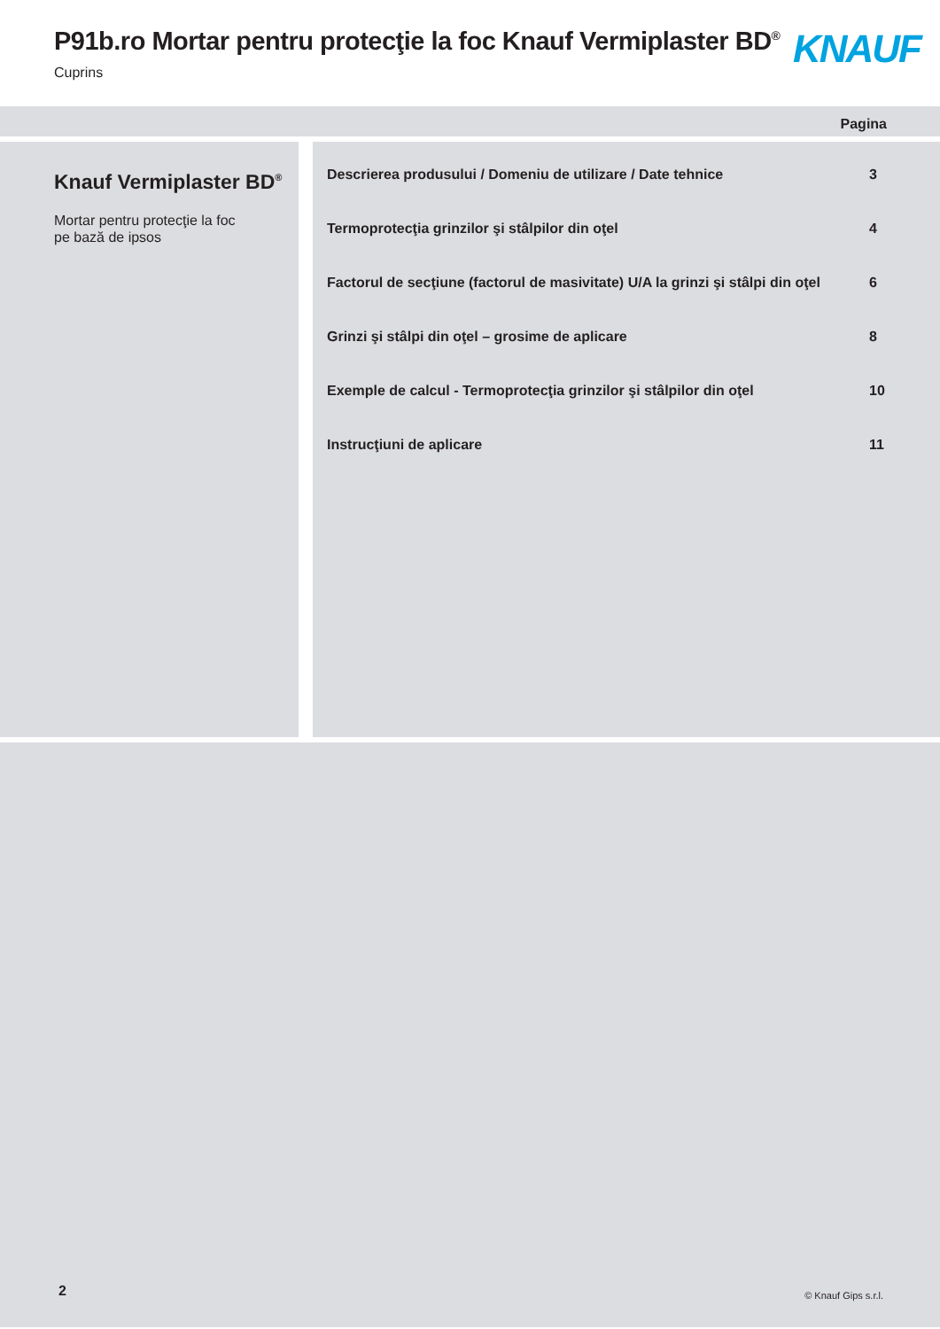P91b.ro Mortar pentru protecţie la foc Knauf Vermiplaster BD<sup>®</sup>
Cuprins KNAUF
Pagina
Knauf Vermiplaster BD<sup>®</sup>
Mortar pentru protecţie la foc
pe bază de ipsos
Descrierea produsului / Domeniu de utilizare / Date tehnice 3
Termoprotecţia grinzilor şi stâlpilor din oţel 4
Factorul de secţiune (factorul de masivitate) U/A la grinzi şi stâlpi din oţel 6
Grinzi şi stâlpi din oţel – grosime de aplicare 8
Exemple de calcul - Termoprotecţia grinzilor şi stâlpilor din oţel 10
Instrucţiuni de aplicare 11
2 © Knauf Gips s.r.l.